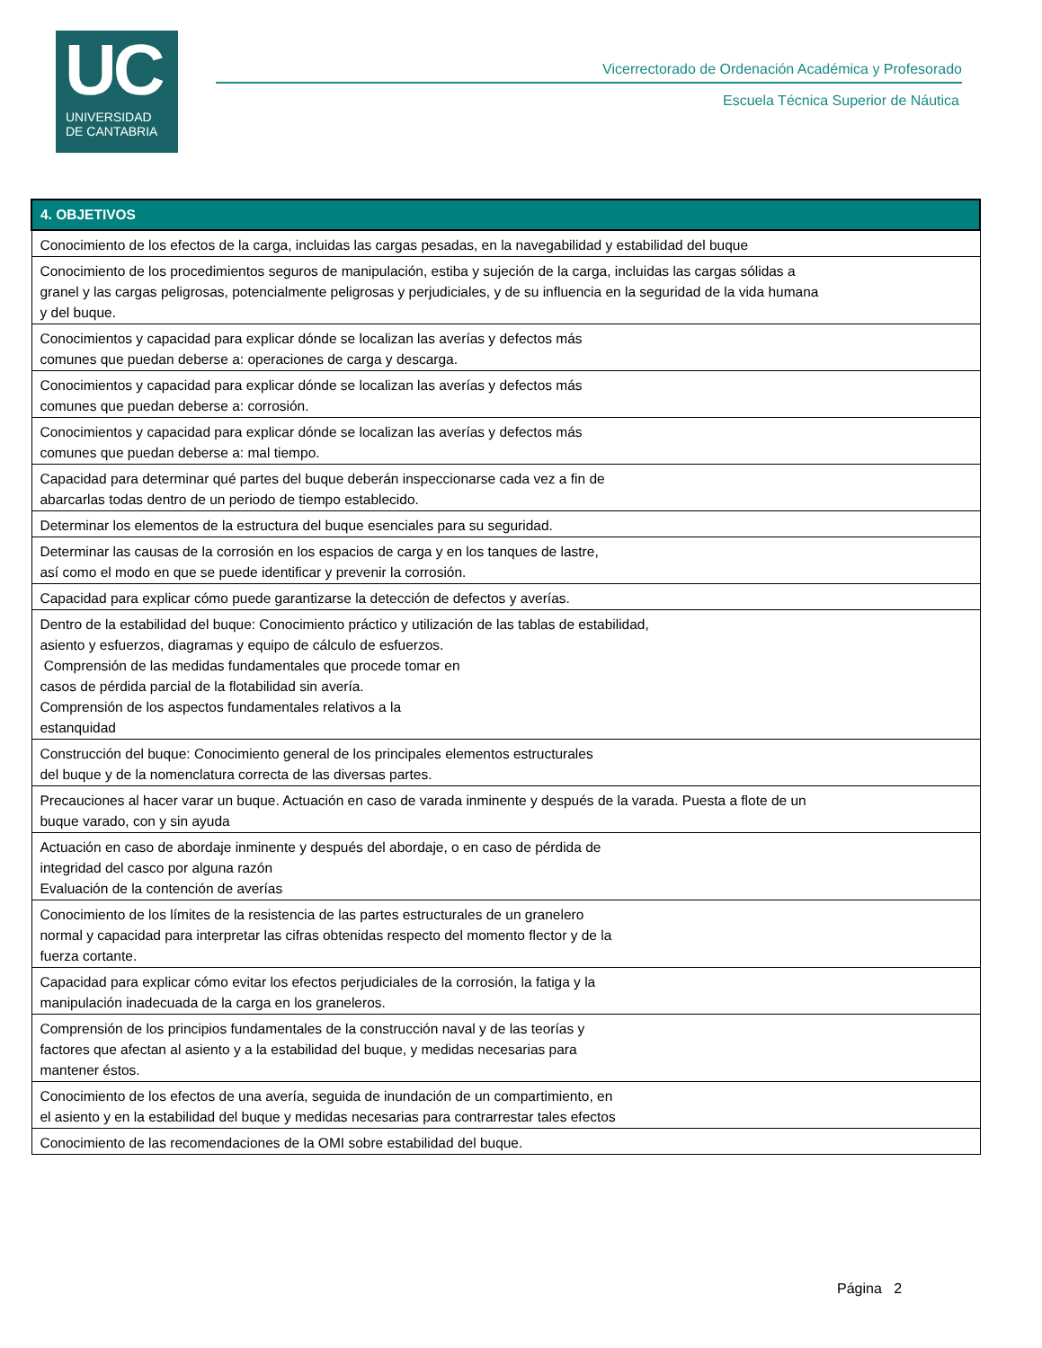UC
UNIVERSIDAD
DE CANTABRIA
Vicerrectorado de Ordenación Académica y Profesorado
Escuela Técnica Superior de Náutica
| 4. OBJETIVOS |
| --- |
| Conocimiento de los efectos de la carga, incluidas las cargas pesadas, en la navegabilidad y estabilidad del buque |
| Conocimiento de los procedimientos seguros de manipulación, estiba y sujeción de la carga, incluidas las cargas sólidas a granel y las cargas peligrosas, potencialmente peligrosas y perjudiciales, y de su influencia en la seguridad de la vida humana y del buque. |
| Conocimientos y capacidad para explicar dónde se localizan las averías y defectos más comunes que puedan deberse a: operaciones de carga y descarga. |
| Conocimientos y capacidad para explicar dónde se localizan las averías y defectos más comunes que puedan deberse a: corrosión. |
| Conocimientos y capacidad para explicar dónde se localizan las averías y defectos más comunes que puedan deberse a: mal tiempo. |
| Capacidad para determinar qué partes del buque deberán inspeccionarse cada vez a fin de abarcarlas todas dentro de un periodo de tiempo establecido. |
| Determinar los elementos de la estructura del buque esenciales para su seguridad. |
| Determinar las causas de la corrosión en los espacios de carga y en los tanques de lastre, así como el modo en que se puede identificar y prevenir la corrosión. |
| Capacidad para explicar cómo puede garantizarse la detección de defectos y averías. |
| Dentro de la estabilidad del buque: Conocimiento práctico y utilización de las tablas de estabilidad, asiento y esfuerzos, diagramas y equipo de cálculo de esfuerzos. Comprensión de las medidas fundamentales que procede tomar en casos de pérdida parcial de la flotabilidad sin avería. Comprensión de los aspectos fundamentales relativos a la estanquidad |
| Construcción del buque: Conocimiento general de los principales elementos estructurales del buque y de la nomenclatura correcta de las diversas partes. |
| Precauciones al hacer varar un buque. Actuación en caso de varada inminente y después de la varada. Puesta a flote de un buque varado, con y sin ayuda |
| Actuación en caso de abordaje inminente y después del abordaje, o en caso de pérdida de integridad del casco por alguna razón Evaluación de la contención de averías |
| Conocimiento de los límites de la resistencia de las partes estructurales de un granelero normal y capacidad para interpretar las cifras obtenidas respecto del momento flector y de la fuerza cortante. |
| Capacidad para explicar cómo evitar los efectos perjudiciales de la corrosión, la fatiga y la manipulación inadecuada de la carga en los graneleros. |
| Comprensión de los principios fundamentales de la construcción naval y de las teorías y factores que afectan al asiento y a la estabilidad del buque, y medidas necesarias para mantener éstos. |
| Conocimiento de los efectos de una avería, seguida de inundación de un compartimiento, en el asiento y en la estabilidad del buque y medidas necesarias para contrarrestar tales efectos |
| Conocimiento de las recomendaciones de la OMI sobre estabilidad del buque. |
Página 2